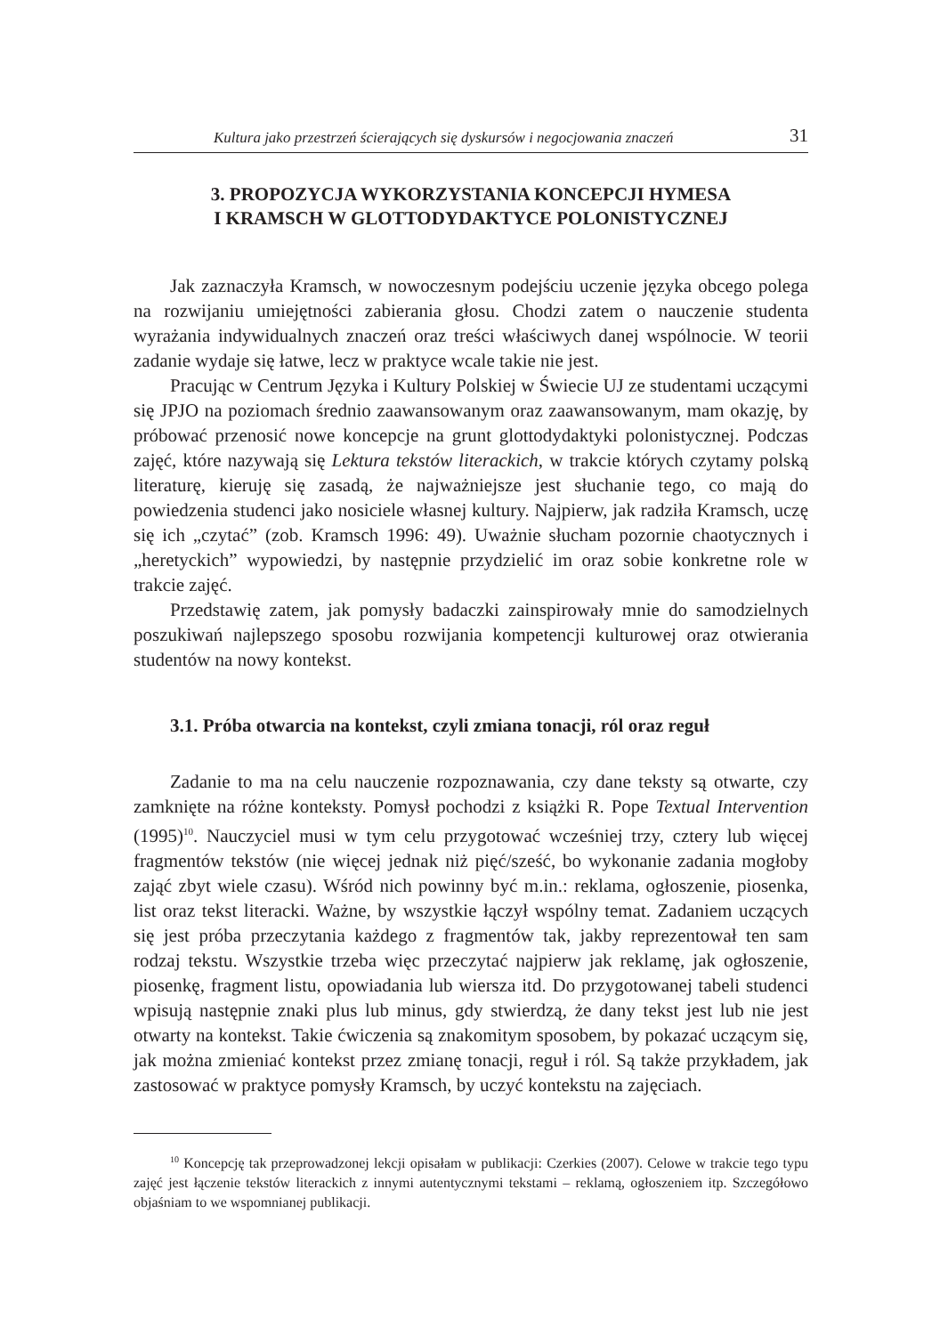Kultura jako przestrzeń ścierających się dyskursów i negocjowania znaczeń 31
3. PROPOZYCJA WYKORZYSTANIA KONCEPCJI HYMESA
I KRAMSCH W GLOTTODYDAKTYCE POLONISTYCZNEJ
Jak zaznaczyła Kramsch, w nowoczesnym podejściu uczenie języka obcego polega na rozwijaniu umiejętności zabierania głosu. Chodzi zatem o nauczenie studenta wyrażania indywidualnych znaczeń oraz treści właściwych danej wspólnocie. W teorii zadanie wydaje się łatwe, lecz w praktyce wcale takie nie jest.
Pracując w Centrum Języka i Kultury Polskiej w Świecie UJ ze studentami uczącymi się JPJO na poziomach średnio zaawansowanym oraz zaawansowanym, mam okazję, by próbować przenosić nowe koncepcje na grunt glottodydaktyki polonistycznej. Podczas zajęć, które nazywają się Lektura tekstów literackich, w trakcie których czytamy polską literaturę, kieruję się zasadą, że najważniejsze jest słuchanie tego, co mają do powiedzenia studenci jako nosiciele własnej kultury. Najpierw, jak radziła Kramsch, uczę się ich „czytać” (zob. Kramsch 1996: 49). Uważnie słucham pozornie chaotycznych i „heretyckich” wypowiedzi, by następnie przydzielić im oraz sobie konkretne role w trakcie zajęć.
Przedstawię zatem, jak pomysły badaczki zainspirowały mnie do samodzielnych poszukiwań najlepszego sposobu rozwijania kompetencji kulturowej oraz otwierania studentów na nowy kontekst.
3.1. Próba otwarcia na kontekst, czyli zmiana tonacji, ról oraz reguł
Zadanie to ma na celu nauczenie rozpoznawania, czy dane teksty są otwarte, czy zamknięte na różne konteksty. Pomysł pochodzi z książki R. Pope Textual Intervention (1995)<sup>10</sup>. Nauczyciel musi w tym celu przygotować wcześniej trzy, cztery lub więcej fragmentów tekstów (nie więcej jednak niż pięć/sześć, bo wykonanie zadania mogłoby zająć zbyt wiele czasu). Wśród nich powinny być m.in.: reklama, ogłoszenie, piosenka, list oraz tekst literacki. Ważne, by wszystkie łączył wspólny temat. Zadaniem uczących się jest próba przeczytania każdego z fragmentów tak, jakby reprezentował ten sam rodzaj tekstu. Wszystkie trzeba więc przeczytać najpierw jak reklamę, jak ogłoszenie, piosenkę, fragment listu, opowiadania lub wiersza itd. Do przygotowanej tabeli studenci wpisują następnie znaki plus lub minus, gdy stwierdzą, że dany tekst jest lub nie jest otwarty na kontekst. Takie ćwiczenia są znakomitym sposobem, by pokazać uczącym się, jak można zmieniać kontekst przez zmianę tonacji, reguł i ról. Są także przykładem, jak zastosować w praktyce pomysły Kramsch, by uczyć kontekstu na zajęciach.
<sup>10</sup> Koncepcję tak przeprowadzonej lekcji opisałam w publikacji: Czerkies (2007). Celowe w trakcie tego typu zajęć jest łączenie tekstów literackich z innymi autentycznymi tekstami – reklamą, ogłoszeniem itp. Szczegółowo objaśniam to we wspomnianej publikacji.